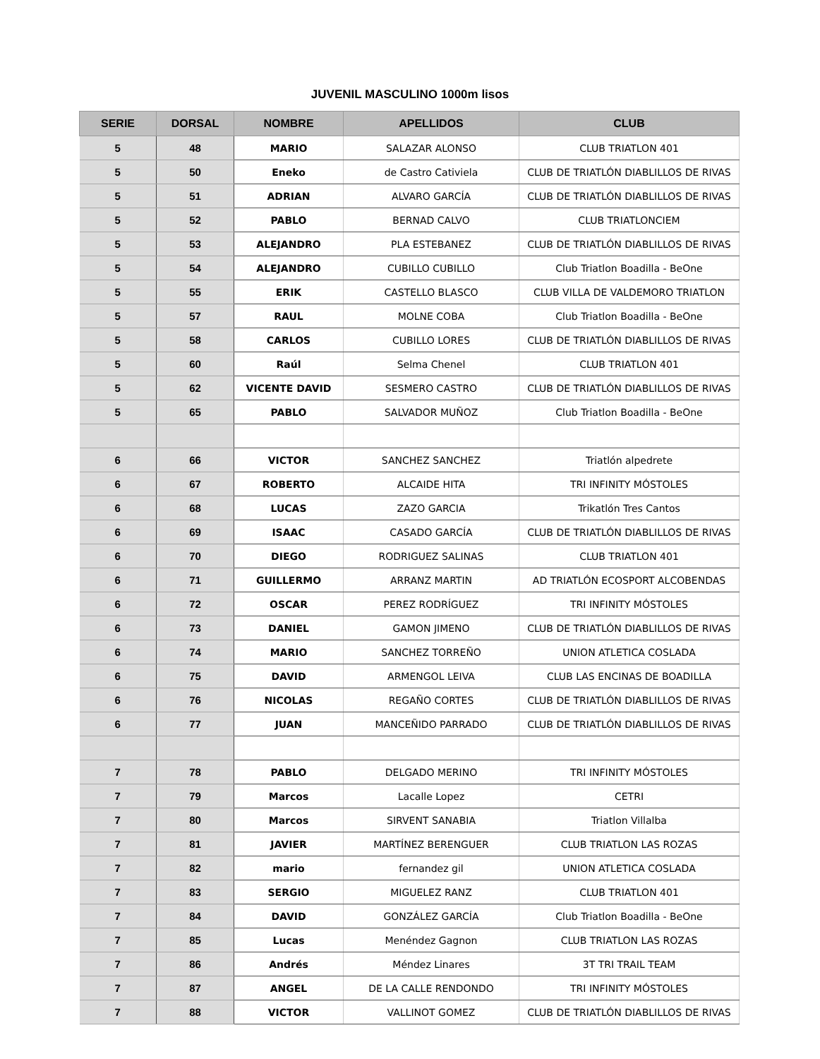JUVENIL MASCULINO 1000m lisos
| SERIE | DORSAL | NOMBRE | APELLIDOS | CLUB |
| --- | --- | --- | --- | --- |
| 5 | 48 | MARIO | SALAZAR ALONSO | CLUB TRIATLON 401 |
| 5 | 50 | Eneko | de Castro Cativiela | CLUB DE TRIATLÓN DIABLILLOS DE RIVAS |
| 5 | 51 | ADRIAN | ALVARO GARCÍA | CLUB DE TRIATLÓN DIABLILLOS DE RIVAS |
| 5 | 52 | PABLO | BERNAD CALVO | CLUB TRIATLONCIEM |
| 5 | 53 | ALEJANDRO | PLA ESTEBANEZ | CLUB DE TRIATLÓN DIABLILLOS DE RIVAS |
| 5 | 54 | ALEJANDRO | CUBILLO CUBILLO | Club Triatlon Boadilla - BeOne |
| 5 | 55 | ERIK | CASTELLO BLASCO | CLUB VILLA DE VALDEMORO TRIATLON |
| 5 | 57 | RAUL | MOLNE COBA | Club Triatlon Boadilla - BeOne |
| 5 | 58 | CARLOS | CUBILLO LORES | CLUB DE TRIATLÓN DIABLILLOS DE RIVAS |
| 5 | 60 | Raúl | Selma Chenel | CLUB TRIATLON 401 |
| 5 | 62 | VICENTE DAVID | SESMERO CASTRO | CLUB DE TRIATLÓN DIABLILLOS DE RIVAS |
| 5 | 65 | PABLO | SALVADOR MUÑOZ | Club Triatlon Boadilla - BeOne |
| 6 | 66 | VICTOR | SANCHEZ SANCHEZ | Triatlón alpedrete |
| 6 | 67 | ROBERTO | ALCAIDE HITA | TRI INFINITY MÓSTOLES |
| 6 | 68 | LUCAS | ZAZO GARCIA | Trikatlón Tres Cantos |
| 6 | 69 | ISAAC | CASADO GARCÍA | CLUB DE TRIATLÓN DIABLILLOS DE RIVAS |
| 6 | 70 | DIEGO | RODRIGUEZ SALINAS | CLUB TRIATLON 401 |
| 6 | 71 | GUILLERMO | ARRANZ MARTIN | AD TRIATLÓN ECOSPORT ALCOBENDAS |
| 6 | 72 | OSCAR | PEREZ RODRÍGUEZ | TRI INFINITY MÓSTOLES |
| 6 | 73 | DANIEL | GAMON JIMENO | CLUB DE TRIATLÓN DIABLILLOS DE RIVAS |
| 6 | 74 | MARIO | SANCHEZ TORREÑO | UNION ATLETICA COSLADA |
| 6 | 75 | DAVID | ARMENGOL LEIVA | CLUB LAS ENCINAS DE BOADILLA |
| 6 | 76 | NICOLAS | REGAÑO CORTES | CLUB DE TRIATLÓN DIABLILLOS DE RIVAS |
| 6 | 77 | JUAN | MANCEÑIDO PARRADO | CLUB DE TRIATLÓN DIABLILLOS DE RIVAS |
| 7 | 78 | PABLO | DELGADO MERINO | TRI INFINITY MÓSTOLES |
| 7 | 79 | Marcos | Lacalle Lopez | CETRI |
| 7 | 80 | Marcos | SIRVENT SANABIA | Triatlon Villalba |
| 7 | 81 | JAVIER | MARTÍNEZ BERENGUER | CLUB TRIATLON LAS ROZAS |
| 7 | 82 | mario | fernandez gil | UNION ATLETICA COSLADA |
| 7 | 83 | SERGIO | MIGUELEZ RANZ | CLUB TRIATLON 401 |
| 7 | 84 | DAVID | GONZÁLEZ GARCÍA | Club Triatlon Boadilla - BeOne |
| 7 | 85 | Lucas | Menéndez Gagnon | CLUB TRIATLON LAS ROZAS |
| 7 | 86 | Andrés | Méndez Linares | 3T TRI TRAIL TEAM |
| 7 | 87 | ANGEL | DE LA CALLE RENDONDO | TRI INFINITY MÓSTOLES |
| 7 | 88 | VICTOR | VALLINOT GOMEZ | CLUB DE TRIATLÓN DIABLILLOS DE RIVAS |